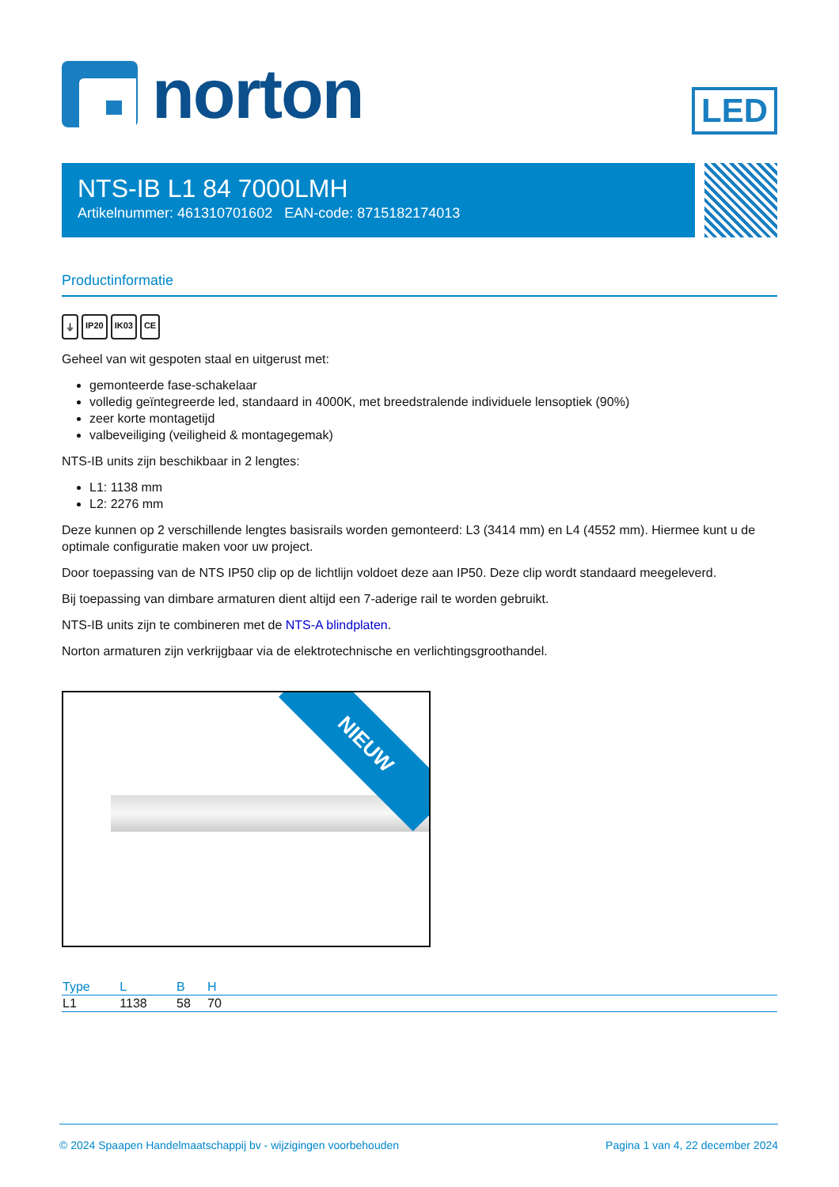norton
LED
NTS-IB L1 84 7000LMH
Artikelnummer: 461310701602 EAN-code: 8715182174013
Productinformatie
⏚ IP20 IK03 CE
Geheel van wit gespoten staal en uitgerust met:
gemonteerde fase-schakelaar
volledig geïntegreerde led, standaard in 4000K, met breedstralende individuele lensoptiek (90%)
zeer korte montagetijd
valbeveiliging (veiligheid & montagegemak)
NTS-IB units zijn beschikbaar in 2 lengtes:
L1: 1138 mm
L2: 2276 mm
Deze kunnen op 2 verschillende lengtes basisrails worden gemonteerd: L3 (3414 mm) en L4 (4552 mm). Hiermee kunt u de optimale configuratie maken voor uw project.
Door toepassing van de NTS IP50 clip op de lichtlijn voldoet deze aan IP50. Deze clip wordt standaard meegeleverd.
Bij toepassing van dimbare armaturen dient altijd een 7-aderige rail te worden gebruikt.
NTS-IB units zijn te combineren met de NTS-A blindplaten.
Norton armaturen zijn verkrijgbaar via de elektrotechnische en verlichtingsgroothandel.
NIEUW
| Type | L | B | H | |
| --- | --- | --- | --- | --- |
| L1 | 1138 | 58 | 70 | |
© 2024 Spaapen Handelmaatschappij bv - wijzigingen voorbehouden Pagina 1 van 4, 22 december 2024